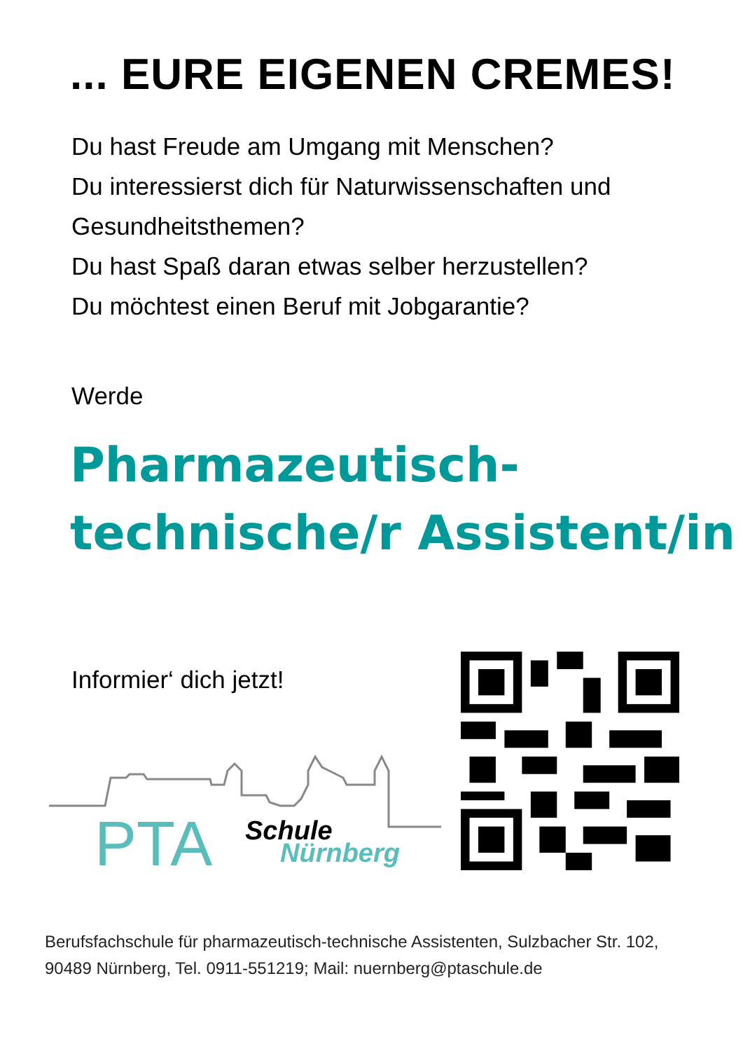... EURE EIGENEN CREMES!
Du hast Freude am Umgang mit Menschen?
Du interessierst dich für Naturwissenschaften und
Gesundheitsthemen?
Du hast Spaß daran etwas selber herzustellen?
Du möchtest einen Beruf mit Jobgarantie?
Werde
Pharmazeutisch-
technische/r Assistent/in
Informier‘ dich jetzt!
PTA
Schule
Nürnberg
Berufsfachschule für pharmazeutisch-technische Assistenten, Sulzbacher Str. 102,
90489 Nürnberg, Tel. 0911-551219; Mail: nuernberg@ptaschule.de